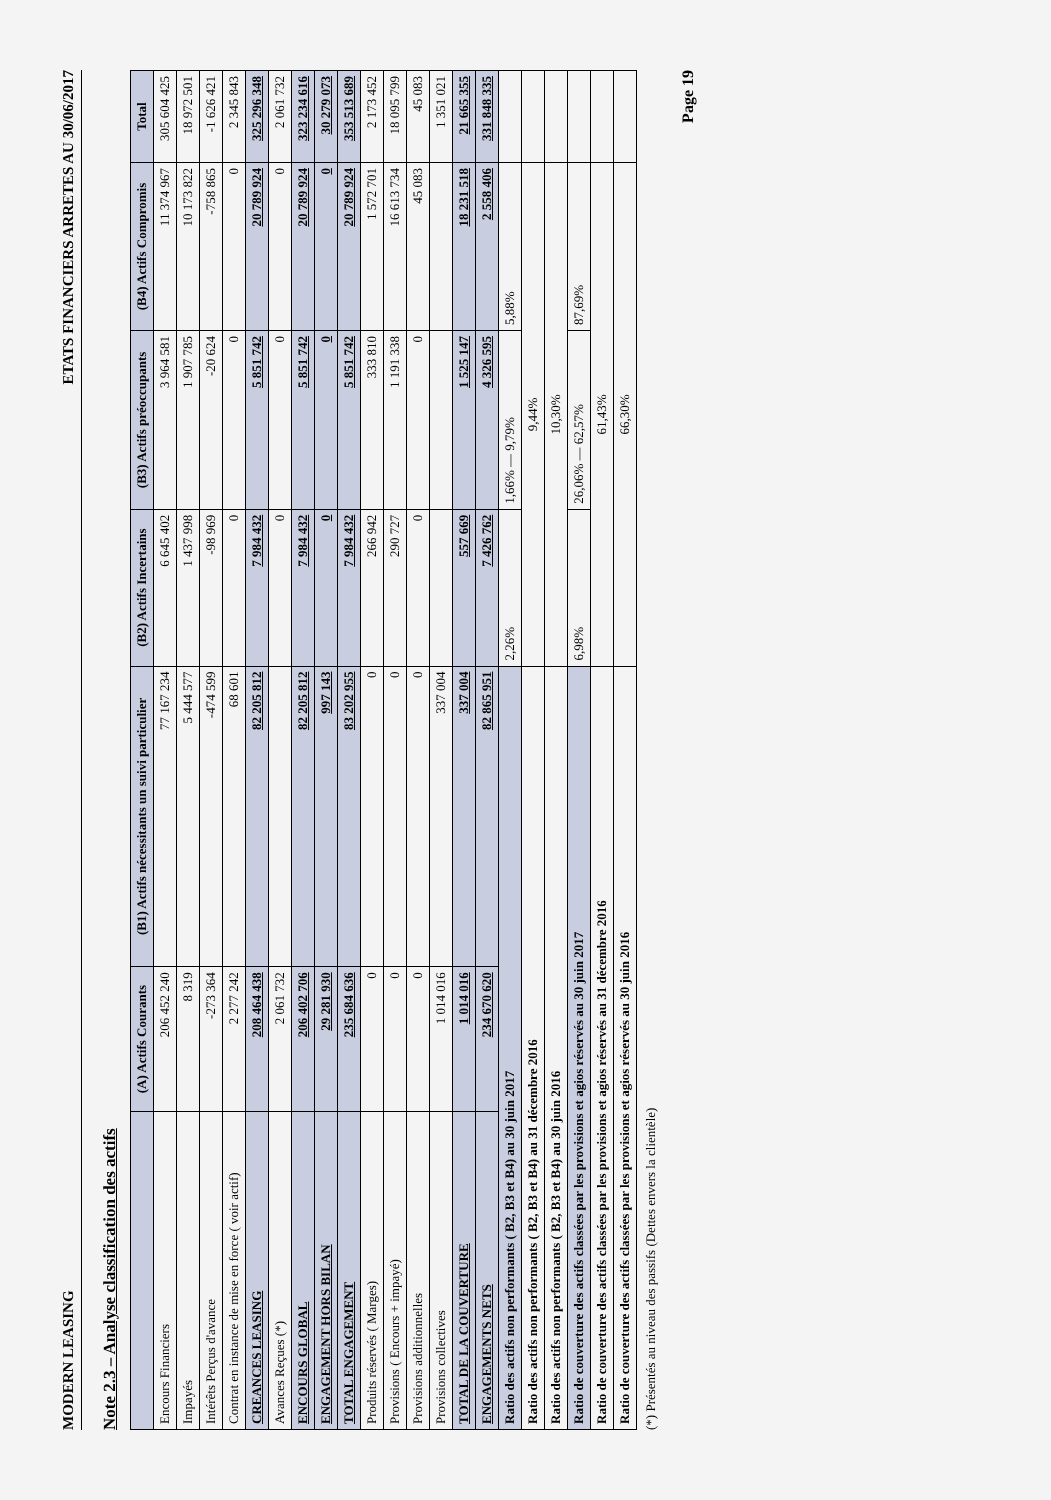MODERN LEASING ETATS FINANCIERS ARRETES AU 30/06/2017
Note 2.3 – Analyse classification des actifs
| | (A) Actifs Courants | (B1) Actifs nécessitants un suivi particulier | (B2) Actifs Incertains | (B3) Actifs préoccupants | (B4) Actifs Compromis | Total |
| --- | --- | --- | --- | --- | --- | --- |
| Encours Financiers | 206 452 240 | 77 167 234 | 6 645 402 | 3 964 581 | 11 374 967 | 305 604 425 |
| Impayés | 8 319 | 5 444 577 | 1 437 998 | 1 907 785 | 10 173 822 | 18 972 501 |
| Intérêts Perçus d'avance | -273 364 | -474 599 | -98 969 | -20 624 | -758 865 | -1 626 421 |
| Contrat en instance de mise en force ( voir actif) | 2 277 242 | 68 601 | 0 | 0 | 0 | 2 345 843 |
| CREANCES LEASING | 208 464 438 | 82 205 812 | 7 984 432 | 5 851 742 | 20 789 924 | 325 296 348 |
| Avances Reçues (*) | 2 061 732 | | 0 | 0 | 0 | 2 061 732 |
| ENCOURS GLOBAL | 206 402 706 | 82 205 812 | 7 984 432 | 5 851 742 | 20 789 924 | 323 234 616 |
| ENGAGEMENT HORS BILAN | 29 281 930 | 997 143 | 0 | 0 | 0 | 30 279 073 |
| TOTAL ENGAGEMENT | 235 684 636 | 83 202 955 | 7 984 432 | 5 851 742 | 20 789 924 | 353 513 689 |
| Produits réservés ( Marges) | 0 | 0 | 266 942 | 333 810 | 1 572 701 | 2 173 452 |
| Provisions ( Encours + impayé) | 0 | 0 | 290 727 | 1 191 338 | 16 613 734 | 18 095 799 |
| Provisions additionnelles | 0 | 0 | 0 | 0 | 45 083 | 45 083 |
| Provisions collectives | 1 014 016 | 337 004 | | | | 1 351 021 |
| TOTAL DE LA COUVERTURE | 1 014 016 | 337 004 | 557 669 | 1 525 147 | 18 231 518 | 21 665 355 |
| ENGAGEMENTS NETS | 234 670 620 | 82 865 951 | 7 426 762 | 4 326 595 | 2 558 406 | 331 848 335 |
| Ratio des actifs non performants ( B2, B3 et B4) au 30 juin 2017 | | | 2,26% | 1,66% — 9,79% | 5,88% | |
| Ratio des actifs non performants ( B2, B3 et B4) au 31 décembre 2016 | | | 9,44% | | | |
| Ratio des actifs non performants ( B2, B3 et B4) au 30 juin 2016 | | | 10,30% | | | |
| Ratio de couverture des actifs classées par les provisions et agios réservés au 30 juin 2017 | | | 6,98% | 26,06% — 62,57% | 87,69% | |
| Ratio de couverture des actifs classées par les provisions et agios réservés au 31 décembre 2016 | | | 61,43% | | | |
| Ratio de couverture des actifs classées par les provisions et agios réservés au 30 juin 2016 | | | 66,30% | | | |
(*) Présentés au niveau des passifs (Dettes envers la clientèle)
Page 19